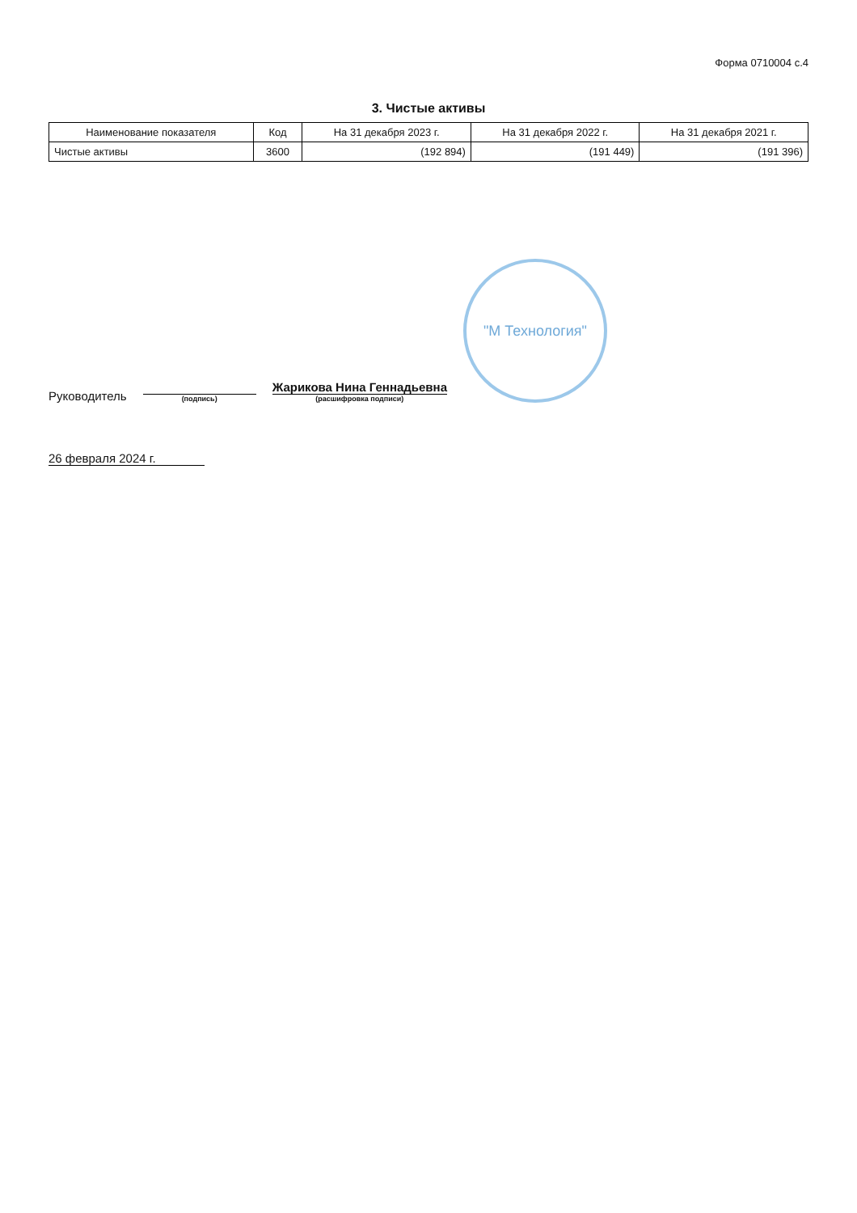Форма 0710004 с.4
3. Чистые активы
| Наименование показателя | Код | На 31 декабря 2023 г. | На 31 декабря 2022 г. | На 31 декабря 2021 г. |
| --- | --- | --- | --- | --- |
| Чистые активы | 3600 | (192 894) | (191 449) | (191 396) |
Руководитель
(подпись)
Жарикова Нина Геннадьевна
(расшифровка подписи)
"М Технология"
26 февраля 2024 г.